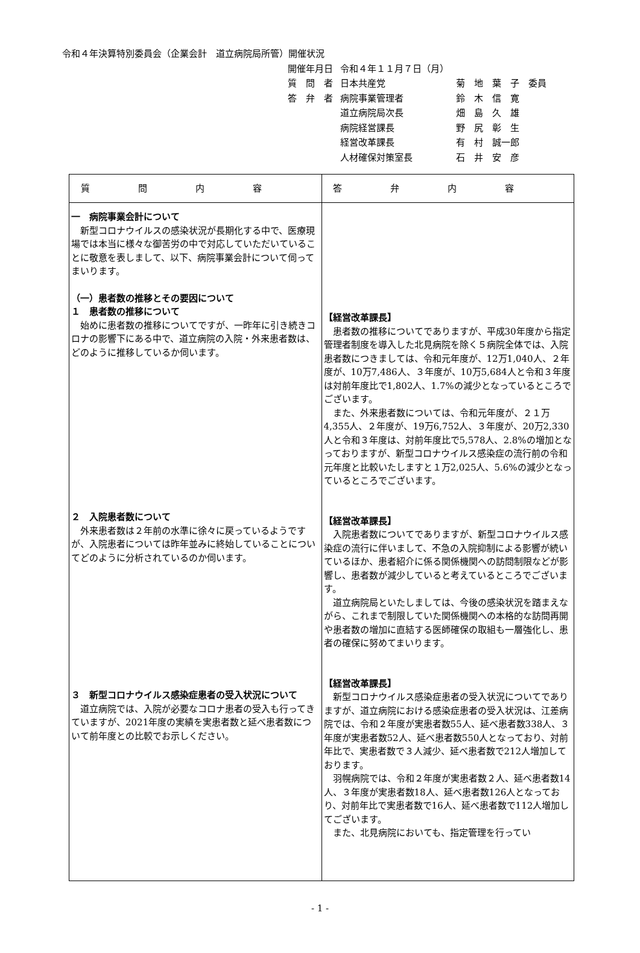令和４年決算特別委員会（企業会計　道立病院局所管）開催状況
| 開催年月日 | 令和４年１１月７日（月） | |
| 質 問 者 | 日本共産党 | 菊 地 葉 子 委員 |
| 答 弁 者 | 病院事業管理者 | 鈴 木 信 寛 |
| | 道立病院局次長 | 畑 島 久 雄 |
| | 病院経営課長 | 野 尻 彰 生 |
| | 経営改革課長 | 有 村 誠一郎 |
| | 人材確保対策室長 | 石 井 安 彦 |
| 質問内容 | 答弁内容 |
| --- | --- |
| 一 病院事業会計について 新型コロナウイルスの感染状況が長期化する中で、医療現場では本当に様々な御苦労の中で対応していただいていることに敬意を表しまして、以下、病院事業会計について伺ってまいります。 （一）患者数の推移とその要因について １ 患者数の推移について 始めに患者数の推移についてですが、一昨年に引き続きコロナの影響下にある中で、道立病院の入院・外来患者数は、どのように推移しているか伺います。 ２ 入院患者数について 外来患者数は２年前の水準に徐々に戻っているようですが、入院患者については昨年並みに終始していることについてどのように分析されているのか伺います。 ３ 新型コロナウイルス感染症患者の受入状況について 道立病院では、入院が必要なコロナ患者の受入も行ってきていますが、2021年度の実績を実患者数と延べ患者数について前年度との比較でお示しください。 | 【経営改革課長】 患者数の推移についてでありますが、平成30年度から指定管理者制度を導入した北見病院を除く５病院全体では、入院患者数につきましては、令和元年度が、12万1,040人、２年度が、10万7,486人、３年度が、10万5,684人と令和３年度は対前年度比で1,802人、1.7%の減少となっているところでございます。 また、外来患者数については、令和元年度が、２１万4,355人、２年度が、19万6,752人、３年度が、20万2,330人と令和３年度は、対前年度比で5,578人、2.8%の増加となっておりますが、新型コロナウイルス感染症の流行前の令和元年度と比較いたしますと１万2,025人、5.6%の減少となっているところでございます。 【経営改革課長】 入院患者数についてでありますが、新型コロナウイルス感染症の流行に伴いまして、不急の入院抑制による影響が続いているほか、患者紹介に係る関係機関への訪問制限などが影響し、患者数が減少していると考えているところでございます。 道立病院局といたしましては、今後の感染状況を踏まえながら、これまで制限していた関係機関への本格的な訪問再開や患者数の増加に直結する医師確保の取組も一層強化し、患者の確保に努めてまいります。 【経営改革課長】 新型コロナウイルス感染症患者の受入状況についてでありますが、道立病院における感染症患者の受入状況は、江差病院では、令和２年度が実患者数55人、延べ患者数338人、３年度が実患者数52人、延べ患者数550人となっており、対前年比で、実患者数で３人減少、延べ患者数で212人増加しております。 羽幌病院では、令和２年度が実患者数２人、延べ患者数14人、３年度が実患者数18人、延べ患者数126人となっており、対前年比で実患者数で16人、延べ患者数で112人増加してございます。 また、北見病院においても、指定管理を行ってい |
- 1 -